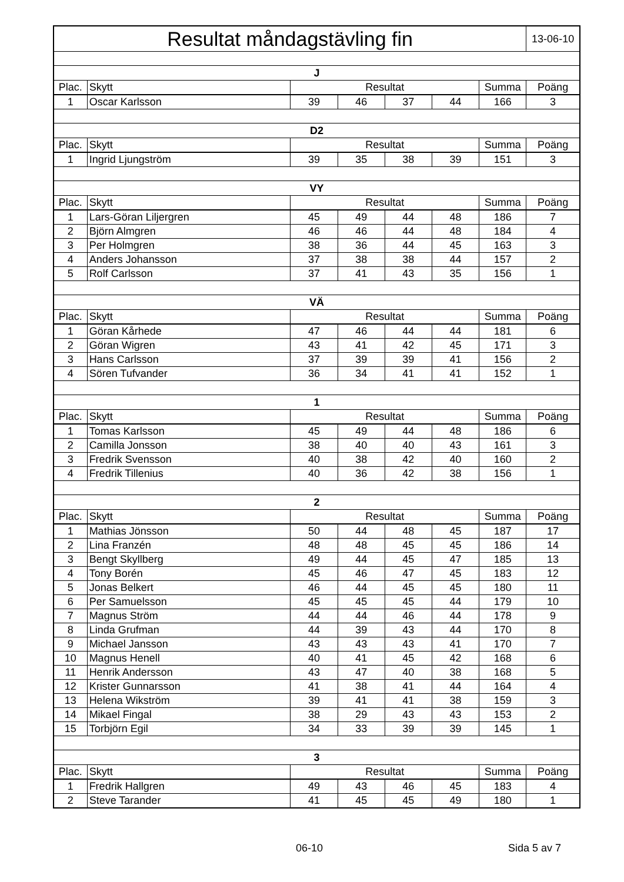| Resultat måndagstävling fin | | | | | | | 13-06-10 |
| J | | | | | | | |
| Plac. | Skytt | Resultat | | | | Summa | Poäng |
| 1 | Oscar Karlsson | 39 | 46 | 37 | 44 | 166 | 3 |
| D2 | | | | | | | |
| Plac. | Skytt | Resultat | | | | Summa | Poäng |
| 1 | Ingrid Ljungström | 39 | 35 | 38 | 39 | 151 | 3 |
| VY | | | | | | | |
| Plac. | Skytt | Resultat | | | | Summa | Poäng |
| 1 | Lars-Göran Liljergren | 45 | 49 | 44 | 48 | 186 | 7 |
| 2 | Björn Almgren | 46 | 46 | 44 | 48 | 184 | 4 |
| 3 | Per Holmgren | 38 | 36 | 44 | 45 | 163 | 3 |
| 4 | Anders Johansson | 37 | 38 | 38 | 44 | 157 | 2 |
| 5 | Rolf Carlsson | 37 | 41 | 43 | 35 | 156 | 1 |
| VÄ | | | | | | | |
| Plac. | Skytt | Resultat | | | | Summa | Poäng |
| 1 | Göran Kårhede | 47 | 46 | 44 | 44 | 181 | 6 |
| 2 | Göran Wigren | 43 | 41 | 42 | 45 | 171 | 3 |
| 3 | Hans Carlsson | 37 | 39 | 39 | 41 | 156 | 2 |
| 4 | Sören Tufvander | 36 | 34 | 41 | 41 | 152 | 1 |
| 1 | | | | | | | |
| Plac. | Skytt | Resultat | | | | Summa | Poäng |
| 1 | Tomas Karlsson | 45 | 49 | 44 | 48 | 186 | 6 |
| 2 | Camilla Jonsson | 38 | 40 | 40 | 43 | 161 | 3 |
| 3 | Fredrik Svensson | 40 | 38 | 42 | 40 | 160 | 2 |
| 4 | Fredrik Tillenius | 40 | 36 | 42 | 38 | 156 | 1 |
| 2 | | | | | | | |
| Plac. | Skytt | Resultat | | | | Summa | Poäng |
| 1 | Mathias Jönsson | 50 | 44 | 48 | 45 | 187 | 17 |
| 2 | Lina Franzén | 48 | 48 | 45 | 45 | 186 | 14 |
| 3 | Bengt Skyllberg | 49 | 44 | 45 | 47 | 185 | 13 |
| 4 | Tony Borén | 45 | 46 | 47 | 45 | 183 | 12 |
| 5 | Jonas Belkert | 46 | 44 | 45 | 45 | 180 | 11 |
| 6 | Per Samuelsson | 45 | 45 | 45 | 44 | 179 | 10 |
| 7 | Magnus Ström | 44 | 44 | 46 | 44 | 178 | 9 |
| 8 | Linda Grufman | 44 | 39 | 43 | 44 | 170 | 8 |
| 9 | Michael Jansson | 43 | 43 | 43 | 41 | 170 | 7 |
| 10 | Magnus Henell | 40 | 41 | 45 | 42 | 168 | 6 |
| 11 | Henrik Andersson | 43 | 47 | 40 | 38 | 168 | 5 |
| 12 | Krister Gunnarsson | 41 | 38 | 41 | 44 | 164 | 4 |
| 13 | Helena Wikström | 39 | 41 | 41 | 38 | 159 | 3 |
| 14 | Mikael Fingal | 38 | 29 | 43 | 43 | 153 | 2 |
| 15 | Torbjörn Egil | 34 | 33 | 39 | 39 | 145 | 1 |
| 3 | | | | | | | |
| Plac. | Skytt | Resultat | | | | Summa | Poäng |
| 1 | Fredrik Hallgren | 49 | 43 | 46 | 45 | 183 | 4 |
| 2 | Steve Tarander | 41 | 45 | 45 | 49 | 180 | 1 |
06-10 Sida 5 av 7